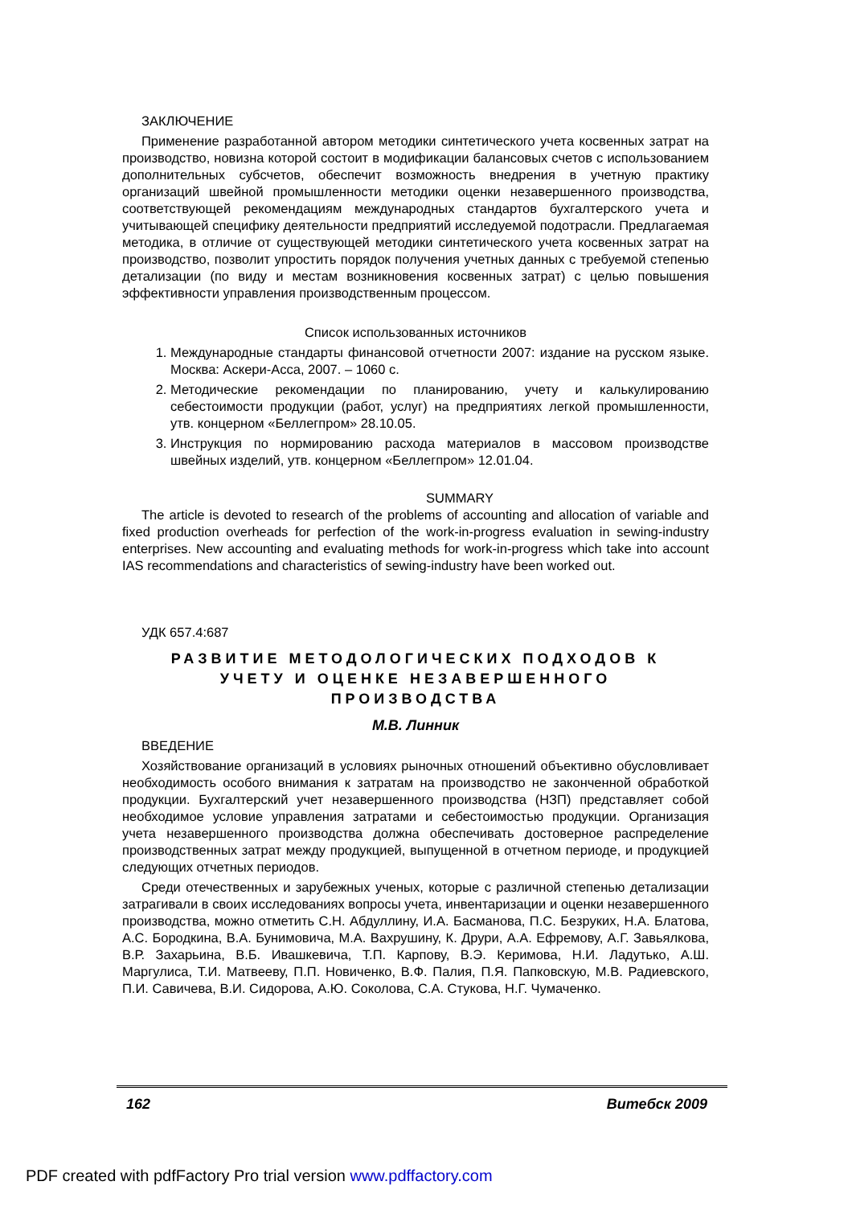ЗАКЛЮЧЕНИЕ
Применение разработанной автором методики синтетического учета косвенных затрат на производство, новизна которой состоит в модификации балансовых счетов с использованием дополнительных субсчетов, обеспечит возможность внедрения в учетную практику организаций швейной промышленности методики оценки незавершенного производства, соответствующей рекомендациям международных стандартов бухгалтерского учета и учитывающей специфику деятельности предприятий исследуемой подотрасли. Предлагаемая методика, в отличие от существующей методики синтетического учета косвенных затрат на производство, позволит упростить порядок получения учетных данных с требуемой степенью детализации (по виду и местам возникновения косвенных затрат) с целью повышения эффективности управления производственным процессом.
Список использованных источников
1. Международные стандарты финансовой отчетности 2007: издание на русском языке. Москва: Аскери-Асса, 2007. – 1060 с.
2. Методические рекомендации по планированию, учету и калькулированию себестоимости продукции (работ, услуг) на предприятиях легкой промышленности, утв. концерном «Беллегпром» 28.10.05.
3. Инструкция по нормированию расхода материалов в массовом производстве швейных изделий, утв. концерном «Беллегпром» 12.01.04.
SUMMARY
The article is devoted to research of the problems of accounting and allocation of variable and fixed production overheads for perfection of the work-in-progress evaluation in sewing-industry enterprises. New accounting and evaluating methods for work-in-progress which take into account IAS recommendations and characteristics of sewing-industry have been worked out.
УДК 657.4:687
РАЗВИТИЕ МЕТОДОЛОГИЧЕСКИХ ПОДХОДОВ К
УЧЕТУ И ОЦЕНКЕ НЕЗАВЕРШЕННОГО
ПРОИЗВОДСТВА
М.В. Линник
ВВЕДЕНИЕ
Хозяйствование организаций в условиях рыночных отношений объективно обусловливает необходимость особого внимания к затратам на производство не законченной обработкой продукции. Бухгалтерский учет незавершенного производства (НЗП) представляет собой необходимое условие управления затратами и себестоимостью продукции. Организация учета незавершенного производства должна обеспечивать достоверное распределение производственных затрат между продукцией, выпущенной в отчетном периоде, и продукцией следующих отчетных периодов.
Среди отечественных и зарубежных ученых, которые с различной степенью детализации затрагивали в своих исследованиях вопросы учета, инвентаризации и оценки незавершенного производства, можно отметить С.Н. Абдуллину, И.А. Басманова, П.С. Безруких, Н.А. Блатова, А.С. Бородкина, В.А. Бунимовича, М.А. Вахрушину, К. Друри, А.А. Ефремову, А.Г. Завьялкова, В.Р. Захарьина, В.Б. Ивашкевича, Т.П. Карпову, В.Э. Керимова, Н.И. Ладутько, А.Ш. Маргулиса, Т.И. Матвееву, П.П. Новиченко, В.Ф. Палия, П.Я. Папковскую, М.В. Радиевского, П.И. Савичева, В.И. Сидорова, А.Ю. Соколова, С.А. Стукова, Н.Г. Чумаченко.
162 Витебск 2009
PDF created with pdfFactory Pro trial version www.pdffactory.com